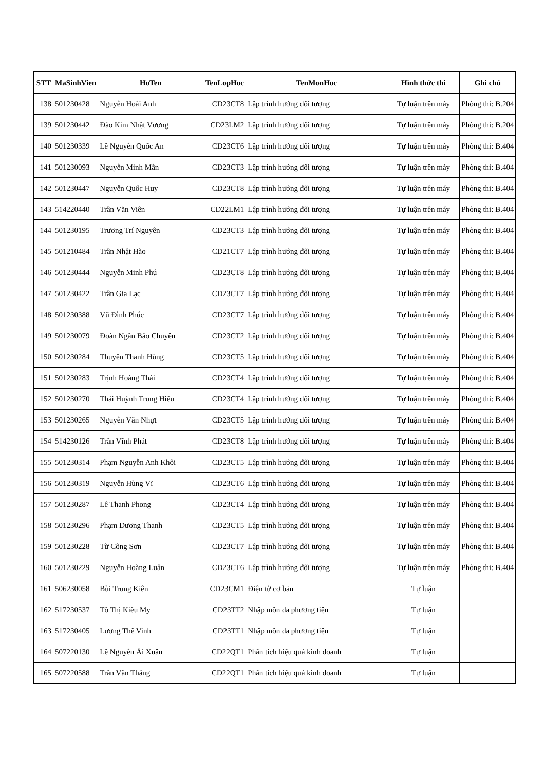| STT | MaSinhVien | HoTen | TenLopHoc | TenMonHoc | Hình thức thi | Ghi chú |
| --- | --- | --- | --- | --- | --- | --- |
| 138 | 501230428 | Nguyễn Hoài Anh | CD23CT8 | Lập trình hướng đối tượng | Tự luận trên máy | Phòng thi: B.204 |
| 139 | 501230442 | Đào Kim Nhật Vương | CD23LM2 | Lập trình hướng đối tượng | Tự luận trên máy | Phòng thi: B.204 |
| 140 | 501230339 | Lê Nguyễn Quốc An | CD23CT6 | Lập trình hướng đối tượng | Tự luận trên máy | Phòng thi: B.404 |
| 141 | 501230093 | Nguyễn Minh Mẫn | CD23CT3 | Lập trình hướng đối tượng | Tự luận trên máy | Phòng thi: B.404 |
| 142 | 501230447 | Nguyễn Quốc Huy | CD23CT8 | Lập trình hướng đối tượng | Tự luận trên máy | Phòng thi: B.404 |
| 143 | 514220440 | Trần Văn Viên | CD22LM1 | Lập trình hướng đối tượng | Tự luận trên máy | Phòng thi: B.404 |
| 144 | 501230195 | Trương Trí Nguyên | CD23CT3 | Lập trình hướng đối tượng | Tự luận trên máy | Phòng thi: B.404 |
| 145 | 501210484 | Trần Nhật Hào | CD21CT7 | Lập trình hướng đối tượng | Tự luận trên máy | Phòng thi: B.404 |
| 146 | 501230444 | Nguyễn Minh Phú | CD23CT8 | Lập trình hướng đối tượng | Tự luận trên máy | Phòng thi: B.404 |
| 147 | 501230422 | Trần Gia Lạc | CD23CT7 | Lập trình hướng đối tượng | Tự luận trên máy | Phòng thi: B.404 |
| 148 | 501230388 | Vũ Đình Phúc | CD23CT7 | Lập trình hướng đối tượng | Tự luận trên máy | Phòng thi: B.404 |
| 149 | 501230079 | Đoàn Ngân Bảo Chuyên | CD23CT2 | Lập trình hướng đối tượng | Tự luận trên máy | Phòng thi: B.404 |
| 150 | 501230284 | Thuyền Thanh Hùng | CD23CT5 | Lập trình hướng đối tượng | Tự luận trên máy | Phòng thi: B.404 |
| 151 | 501230283 | Trịnh Hoàng Thái | CD23CT4 | Lập trình hướng đối tượng | Tự luận trên máy | Phòng thi: B.404 |
| 152 | 501230270 | Thái Huỳnh Trung Hiếu | CD23CT4 | Lập trình hướng đối tượng | Tự luận trên máy | Phòng thi: B.404 |
| 153 | 501230265 | Nguyễn Văn Nhựt | CD23CT5 | Lập trình hướng đối tượng | Tự luận trên máy | Phòng thi: B.404 |
| 154 | 514230126 | Trần Vĩnh Phát | CD23CT8 | Lập trình hướng đối tượng | Tự luận trên máy | Phòng thi: B.404 |
| 155 | 501230314 | Phạm Nguyễn Anh Khôi | CD23CT5 | Lập trình hướng đối tượng | Tự luận trên máy | Phòng thi: B.404 |
| 156 | 501230319 | Nguyễn Hùng Vĩ | CD23CT6 | Lập trình hướng đối tượng | Tự luận trên máy | Phòng thi: B.404 |
| 157 | 501230287 | Lê Thanh Phong | CD23CT4 | Lập trình hướng đối tượng | Tự luận trên máy | Phòng thi: B.404 |
| 158 | 501230296 | Phạm Dương Thanh | CD23CT5 | Lập trình hướng đối tượng | Tự luận trên máy | Phòng thi: B.404 |
| 159 | 501230228 | Từ Công Sơn | CD23CT7 | Lập trình hướng đối tượng | Tự luận trên máy | Phòng thi: B.404 |
| 160 | 501230229 | Nguyễn Hoàng Luân | CD23CT6 | Lập trình hướng đối tượng | Tự luận trên máy | Phòng thi: B.404 |
| 161 | 506230058 | Bùi Trung Kiên | CD23CM1 | Điện tử cơ bản | Tự luận | |
| 162 | 517230537 | Tô Thị Kiều My | CD23TT2 | Nhập môn đa phương tiện | Tự luận | |
| 163 | 517230405 | Lương Thế Vinh | CD23TT1 | Nhập môn đa phương tiện | Tự luận | |
| 164 | 507220130 | Lê Nguyễn Ái Xuân | CD22QT1 | Phân tích hiệu quả kinh doanh | Tự luận | |
| 165 | 507220588 | Trần Văn Thắng | CD22QT1 | Phân tích hiệu quả kinh doanh | Tự luận | |